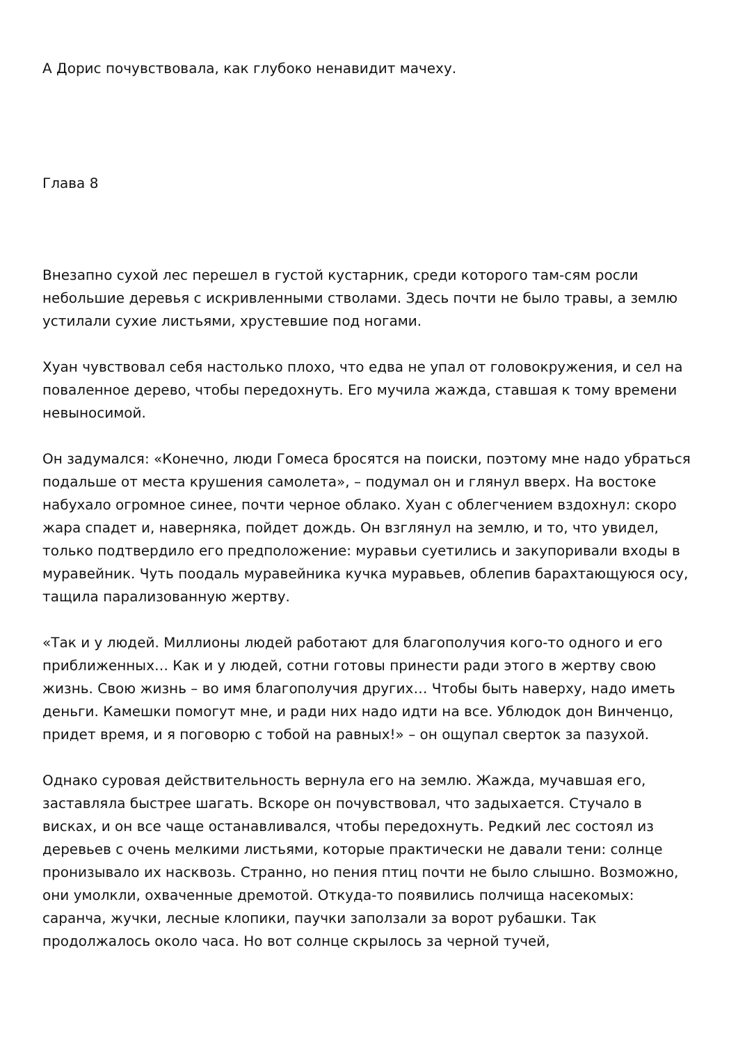А Дорис почувствовала, как глубоко ненавидит мачеху.
Глава 8
Внезапно сухой лес перешел в густой кустарник, среди которого там-сям росли небольшие деревья с искривленными стволами. Здесь почти не было травы, а землю устилали сухие листьями, хрустевшие под ногами.
Хуан чувствовал себя настолько плохо, что едва не упал от головокружения, и сел на поваленное дерево, чтобы передохнуть. Его мучила жажда, ставшая к тому времени невыносимой.
Он задумался: «Конечно, люди Гомеса бросятся на поиски, поэтому мне надо убраться подальше от места крушения самолета», – подумал он и глянул вверх. На востоке набухало огромное синее, почти черное облако. Хуан с облегчением вздохнул: скоро жара спадет и, наверняка, пойдет дождь. Он взглянул на землю, и то, что увидел, только подтвердило его предположение: муравьи суетились и закупоривали входы в муравейник. Чуть поодаль муравейника кучка муравьев, облепив барахтающуюся осу, тащила парализованную жертву.
«Так и у людей. Миллионы людей работают для благополучия кого-то одного и его приближенных… Как и у людей, сотни готовы принести ради этого в жертву свою жизнь. Свою жизнь – во имя благополучия других… Чтобы быть наверху, надо иметь деньги. Камешки помогут мне, и ради них надо идти на все. Ублюдок дон Винченцо, придет время, и я поговорю с тобой на равных!» – он ощупал сверток за пазухой.
Однако суровая действительность вернула его на землю. Жажда, мучавшая его, заставляла быстрее шагать. Вскоре он почувствовал, что задыхается. Стучало в висках, и он все чаще останавливался, чтобы передохнуть. Редкий лес состоял из деревьев с очень мелкими листьями, которые практически не давали тени: солнце пронизывало их насквозь. Странно, но пения птиц почти не было слышно. Возможно, они умолкли, охваченные дремотой. Откуда-то появились полчища насекомых: саранча, жучки, лесные клопики, паучки заползали за ворот рубашки. Так продолжалось около часа. Но вот солнце скрылось за черной тучей,